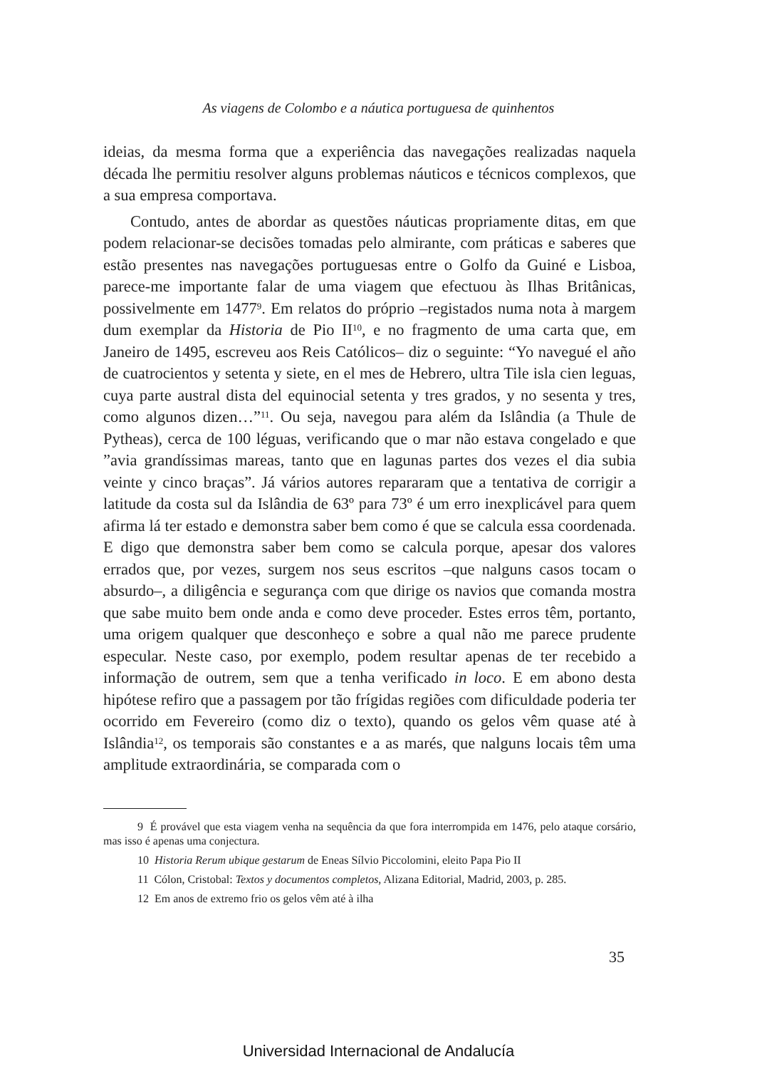As viagens de Colombo e a náutica portuguesa de quinhentos
ideias, da mesma forma que a experiência das navegações realizadas naquela década lhe permitiu resolver alguns problemas náuticos e técnicos complexos, que a sua empresa comportava.
Contudo, antes de abordar as questões náuticas propriamente ditas, em que podem relacionar-se decisões tomadas pelo almirante, com práticas e saberes que estão presentes nas navegações portuguesas entre o Golfo da Guiné e Lisboa, parece-me importante falar de uma viagem que efectuou às Ilhas Britânicas, possivelmente em 1477<sup>9</sup>. Em relatos do próprio –registados numa nota à margem dum exemplar da Historia de Pio II<sup>10</sup>, e no fragmento de uma carta que, em Janeiro de 1495, escreveu aos Reis Católicos– diz o seguinte: “Yo navegué el año de cuatrocientos y setenta y siete, en el mes de Hebrero, ultra Tile isla cien leguas, cuya parte austral dista del equinocial setenta y tres grados, y no sesenta y tres, como algunos dizen…”<sup>11</sup>. Ou seja, navegou para além da Islândia (a Thule de Pytheas), cerca de 100 léguas, verificando que o mar não estava congelado e que ”avia grandíssimas mareas, tanto que en lagunas partes dos vezes el dia subia veinte y cinco braças”. Já vários autores repararam que a tentativa de corrigir a latitude da costa sul da Islândia de 63º para 73º é um erro inexplicável para quem afirma lá ter estado e demonstra saber bem como é que se calcula essa coordenada. E digo que demonstra saber bem como se calcula porque, apesar dos valores errados que, por vezes, surgem nos seus escritos –que nalguns casos tocam o absurdo–, a diligência e segurança com que dirige os navios que comanda mostra que sabe muito bem onde anda e como deve proceder. Estes erros têm, portanto, uma origem qualquer que desconheço e sobre a qual não me parece prudente especular. Neste caso, por exemplo, podem resultar apenas de ter recebido a informação de outrem, sem que a tenha verificado in loco. E em abono desta hipótese refiro que a passagem por tão frígidas regiões com dificuldade poderia ter ocorrido em Fevereiro (como diz o texto), quando os gelos vêm quase até à Islândia<sup>12</sup>, os temporais são constantes e a as marés, que nalguns locais têm uma amplitude extraordinária, se comparada com o
9 É provável que esta viagem venha na sequência da que fora interrompida em 1476, pelo ataque corsário, mas isso é apenas uma conjectura.
10 Historia Rerum ubique gestarum de Eneas Sílvio Piccolomini, eleito Papa Pio II
11 Cólon, Cristobal: Textos y documentos completos, Alizana Editorial, Madrid, 2003, p. 285.
12 Em anos de extremo frio os gelos vêm até à ilha
35
Universidad Internacional de Andalucía